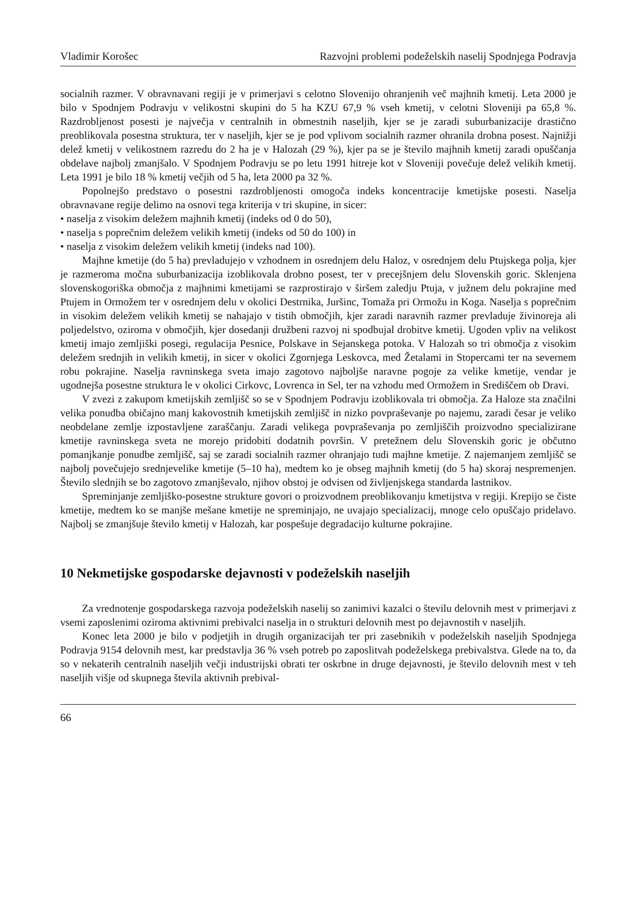Vladimir Korošec Razvojni problemi podeželskih naselij Spodnjega Podravja
socialnih razmer. V obravnavani regiji je v primerjavi s celotno Slovenijo ohranjenih več majhnih kmetij. Leta 2000 je bilo v Spodnjem Podravju v velikostni skupini do 5 ha KZU 67,9 % vseh kmetij, v celotni Sloveniji pa 65,8 %. Razdrobljenost posesti je največja v centralnih in obmestnih naseljih, kjer se je zaradi suburbanizacije drastično preoblikovala posestna struktura, ter v naseljih, kjer se je pod vplivom socialnih razmer ohranila drobna posest. Najnižji delež kmetij v velikostnem razredu do 2 ha je v Halozah (29 %), kjer pa se je število majhnih kmetij zaradi opuščanja obdelave najbolj zmanjšalo. V Spodnjem Podravju se po letu 1991 hitreje kot v Sloveniji povečuje delež velikih kmetij. Leta 1991 je bilo 18 % kmetij večjih od 5 ha, leta 2000 pa 32 %.
Popolnejšo predstavo o posestni razdrobljenosti omogoča indeks koncentracije kmetijske posesti. Naselja obravnavane regije delimo na osnovi tega kriterija v tri skupine, in sicer:
• naselja z visokim deležem majhnih kmetij (indeks od 0 do 50),
• naselja s poprečnim deležem velikih kmetij (indeks od 50 do 100) in
• naselja z visokim deležem velikih kmetij (indeks nad 100).
Majhne kmetije (do 5 ha) prevladujejo v vzhodnem in osrednjem delu Haloz, v osrednjem delu Ptujskega polja, kjer je razmeroma močna suburbanizacija izoblikovala drobno posest, ter v precejšnjem delu Slovenskih goric. Sklenjena slovenskogoriška območja z majhnimi kmetijami se razprostirajo v širšem zaledju Ptuja, v južnem delu pokrajine med Ptujem in Ormožem ter v osrednjem delu v okolici Destrnika, Juršinc, Tomaža pri Ormožu in Koga. Naselja s poprečnim in visokim deležem velikih kmetij se nahajajo v tistih območjih, kjer zaradi naravnih razmer prevladuje živinoreja ali poljedelstvo, oziroma v območjih, kjer dosedanji družbeni razvoj ni spodbujal drobitve kmetij. Ugoden vpliv na velikost kmetij imajo zemljiški posegi, regulacija Pesnice, Polskave in Sejanskega potoka. V Halozah so tri območja z visokim deležem srednjih in velikih kmetij, in sicer v okolici Zgornjega Leskovca, med Žetalami in Stopercami ter na severnem robu pokrajine. Naselja ravninskega sveta imajo zagotovo najboljše naravne pogoje za velike kmetije, vendar je ugodnejša posestne struktura le v okolici Cirkovc, Lovrenca in Sel, ter na vzhodu med Ormožem in Središčem ob Dravi.
V zvezi z zakupom kmetijskih zemljišč so se v Spodnjem Podravju izoblikovala tri območja. Za Haloze sta značilni velika ponudba običajno manj kakovostnih kmetijskih zemljišč in nizko povpraševanje po najemu, zaradi česar je veliko neobdelane zemlje izpostavljene zaraščanju. Zaradi velikega povpraševanja po zemljiščih proizvodno specializirane kmetije ravninskega sveta ne morejo pridobiti dodatnih površin. V pretežnem delu Slovenskih goric je občutno pomanjkanje ponudbe zemljišč, saj se zaradi socialnih razmer ohranjajo tudi majhne kmetije. Z najemanjem zemljišč se najbolj povečujejo srednjevelike kmetije (5–10 ha), medtem ko je obseg majhnih kmetij (do 5 ha) skoraj nespremenjen. Število slednjih se bo zagotovo zmanjševalo, njihov obstoj je odvisen od življenjskega standarda lastnikov.
Spreminjanje zemljiško-posestne strukture govori o proizvodnem preoblikovanju kmetijstva v regiji. Krepijo se čiste kmetije, medtem ko se manjše mešane kmetije ne spreminjajo, ne uvajajo specializacij, mnoge celo opuščajo pridelavo. Najbolj se zmanjšuje število kmetij v Halozah, kar pospešuje degradacijo kulturne pokrajine.
10 Nekmetijske gospodarske dejavnosti v podeželskih naseljih
Za vrednotenje gospodarskega razvoja podeželskih naselij so zanimivi kazalci o številu delovnih mest v primerjavi z vsemi zaposlenimi oziroma aktivnimi prebivalci naselja in o strukturi delovnih mest po dejavnostih v naseljih.
Konec leta 2000 je bilo v podjetjih in drugih organizacijah ter pri zasebnikih v podeželskih naseljih Spodnjega Podravja 9154 delovnih mest, kar predstavlja 36 % vseh potreb po zaposlitvah podeželskega prebivalstva. Glede na to, da so v nekaterih centralnih naseljih večji industrijski obrati ter oskrbne in druge dejavnosti, je število delovnih mest v teh naseljih višje od skupnega števila aktivnih prebival-
66